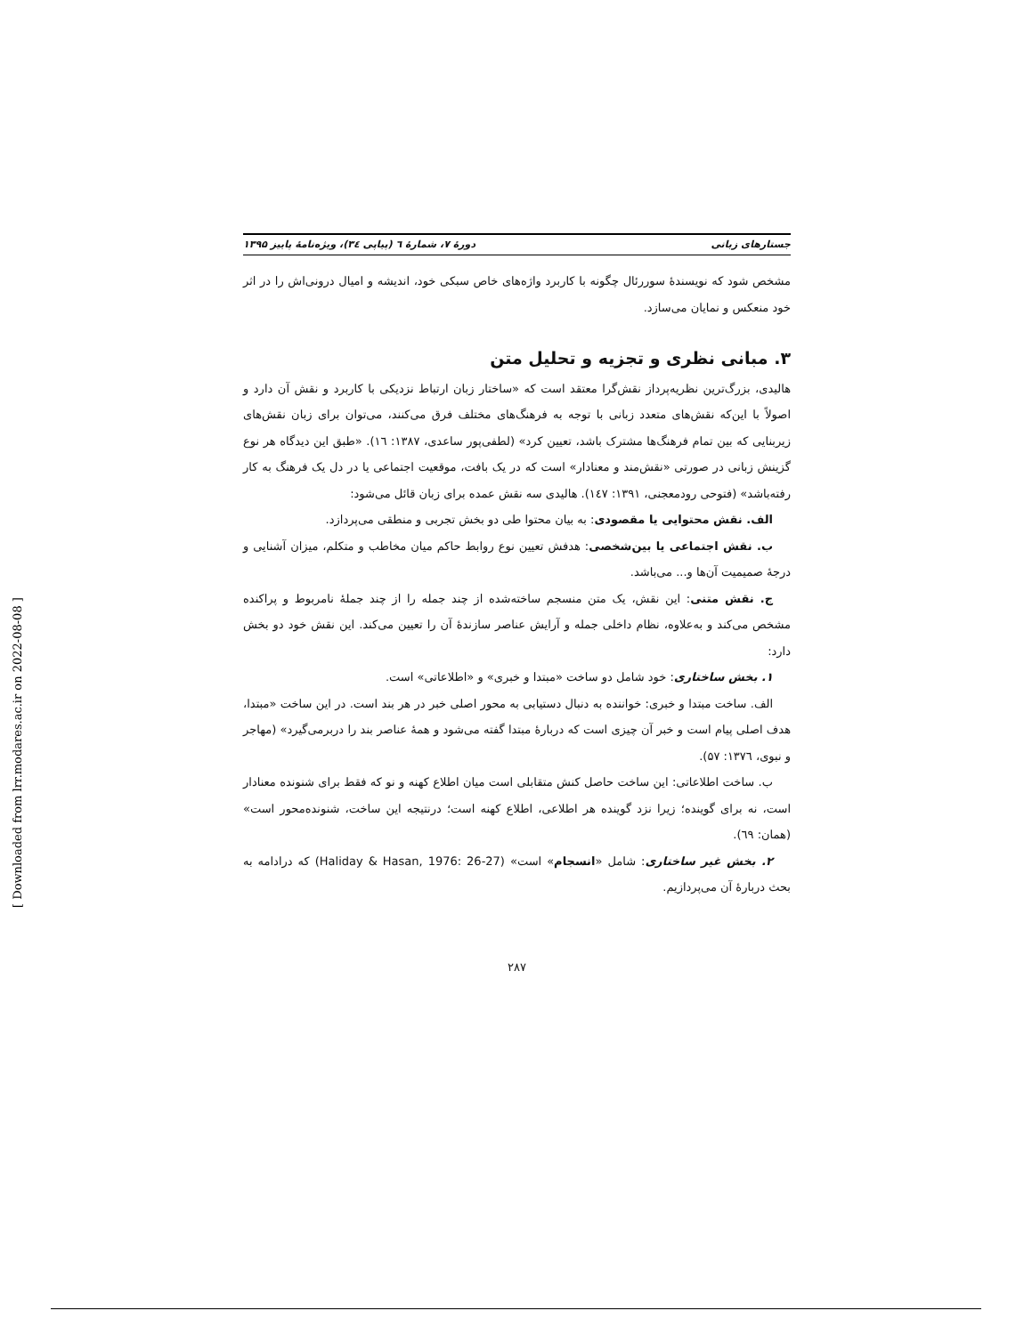جستارهای زبانی دورهٔ ۷، شمارهٔ ٦ (پیاپی ۳٤)، ویژه‌نامهٔ پاییز ۱۳۹۵
مشخص شود که نویسندهٔ سوررئال چگونه با کاربرد واژه‌های خاص سبکی خود، اندیشه و امیال درونی‌اش را در اثر خود منعکس و نمایان می‌سازد.
۳. مبانی نظری و تجزیه و تحلیل متن
هالیدی، بزرگ‌ترین نظریه‌پرداز نقش‌گرا معتقد است که «ساختار زبان ارتباط نزدیکی با کاربرد و نقش آن دارد و اصولاً با این‌که نقش‌های متعدد زبانی با توجه به فرهنگ‌های مختلف فرق می‌کنند، می‌توان برای زبان نقش‌های زیربنایی که بین تمام فرهنگ‌ها مشترک باشد، تعیین کرد» (لطفی‌پور ساعدی، ۱۳۸۷: ١٦). «طبق این دیدگاه هر نوع گزینش زبانی در صورتی «نقش‌مند و معنادار» است که در یک بافت، موقعیت اجتماعی یا در دل یک فرهنگ به کار رفته‌باشد» (فتوحی رودمعجنی، ۱۳۹۱: ١٤٧). هالیدی سه نقش عمده برای زبان قائل می‌شود:
الف. نقش محتوایی یا مقصودی: به بیان محتوا طی دو بخش تجربی و منطقی می‌پردازد.
ب. نقش اجتماعی یا بین‌شخصی: هدفش تعیین نوع روابط حاکم میان مخاطب و متکلم، میزان آشنایی و درجهٔ صمیمیت آن‌ها و... می‌باشد.
ج. نقش متنی: این نقش، یک متن منسجم ساخته‌شده از چند جمله را از چند جملهٔ نامربوط و پراکنده مشخص می‌کند و به‌علاوه، نظام داخلی جمله و آرایش عناصر سازندهٔ آن را تعیین می‌کند. این نقش خود دو بخش دارد:
۱. بخش ساختاری: خود شامل دو ساخت «مبتدا و خبری» و «اطلاعاتی» است.
الف. ساخت مبتدا و خبری: خواننده به دنبال دستیابی به محور اصلی خبر در هر بند است. در این ساخت «مبتدا، هدف اصلی پیام است و خبر آن چیزی است که دربارهٔ مبتدا گفته می‌شود و همهٔ عناصر بند را دربرمی‌گیرد» (مهاجر و نبوی، ۱۳۷٦: ۵۷).
ب. ساخت اطلاعاتی: این ساخت حاصل کنش متقابلی است میان اطلاع کهنه و نو که فقط برای شنونده معنادار است، نه برای گوینده؛ زیرا نزد گوینده هر اطلاعی، اطلاع کهنه است؛ درنتیجه این ساخت، شنونده‌محور است» (همان: ٦۹).
۲. بخش غیر ساختاری: شامل «انسجام» است» (Haliday & Hasan, 1976: 26-27) که درادامه به بحث دربارهٔ آن می‌پردازیم.
۲۸۷
[ Downloaded from lrr.modares.ac.ir on 2022-08-08 ]